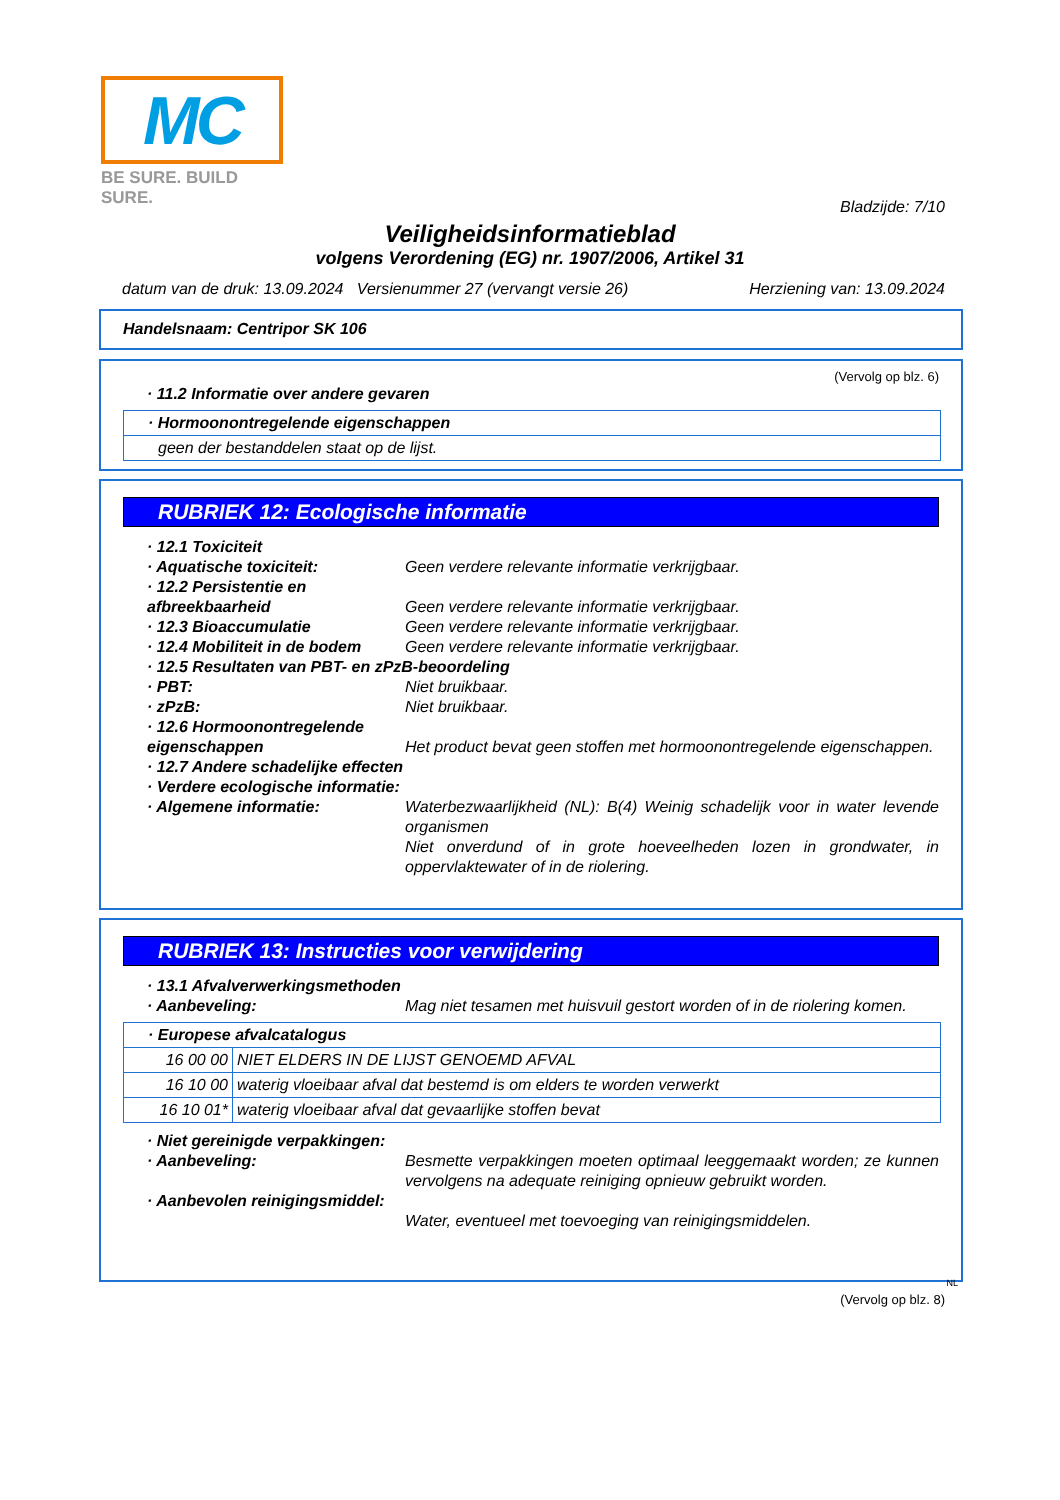MC
BE SURE. BUILD SURE.
Bladzijde: 7/10
Veiligheidsinformatieblad
volgens Verordening (EG) nr. 1907/2006, Artikel 31
datum van de druk: 13.09.2024 Versienummer 27 (vervangt versie 26) Herziening van: 13.09.2024
Handelsnaam: Centripor SK 106
(Vervolg op blz. 6)
· 11.2 Informatie over andere gevaren
| · Hormoonontregelende eigenschappen |
| geen der bestanddelen staat op de lijst. |
RUBRIEK 12: Ecologische informatie
· 12.1 Toxiciteit
· Aquatische toxiciteit: Geen verdere relevante informatie verkrijgbaar.
· 12.2 Persistentie en afbreekbaarheid
Geen verdere relevante informatie verkrijgbaar.
· 12.3 Bioaccumulatie Geen verdere relevante informatie verkrijgbaar.
· 12.4 Mobiliteit in de bodem Geen verdere relevante informatie verkrijgbaar.
· 12.5 Resultaten van PBT- en zPzB-beoordeling
· PBT: Niet bruikbaar.
· zPzB: Niet bruikbaar.
· 12.6 Hormoonontregelende eigenschappen
Het product bevat geen stoffen met hormoonontregelende eigenschappen.
· 12.7 Andere schadelijke effecten
· Verdere ecologische informatie:
· Algemene informatie: Waterbezwaarlijkheid (NL): B(4) Weinig schadelijk voor in water levende organismen
Niet onverdund of in grote hoeveelheden lozen in grondwater, in oppervlaktewater of in de riolering.
RUBRIEK 13: Instructies voor verwijdering
· 13.1 Afvalverwerkingsmethoden
· Aanbeveling: Mag niet tesamen met huisvuil gestort worden of in de riolering komen.
| · Europese afvalcatalogus | |
| 16 00 00 | NIET ELDERS IN DE LIJST GENOEMD AFVAL |
| 16 10 00 | waterig vloeibaar afval dat bestemd is om elders te worden verwerkt |
| 16 10 01* | waterig vloeibaar afval dat gevaarlijke stoffen bevat |
· Niet gereinigde verpakkingen:
· Aanbeveling: Besmette verpakkingen moeten optimaal leeggemaakt worden; ze kunnen vervolgens na adequate reiniging opnieuw gebruikt worden.
· Aanbevolen reinigingsmiddel:
Water, eventueel met toevoeging van reinigingsmiddelen.
NL
(Vervolg op blz. 8)